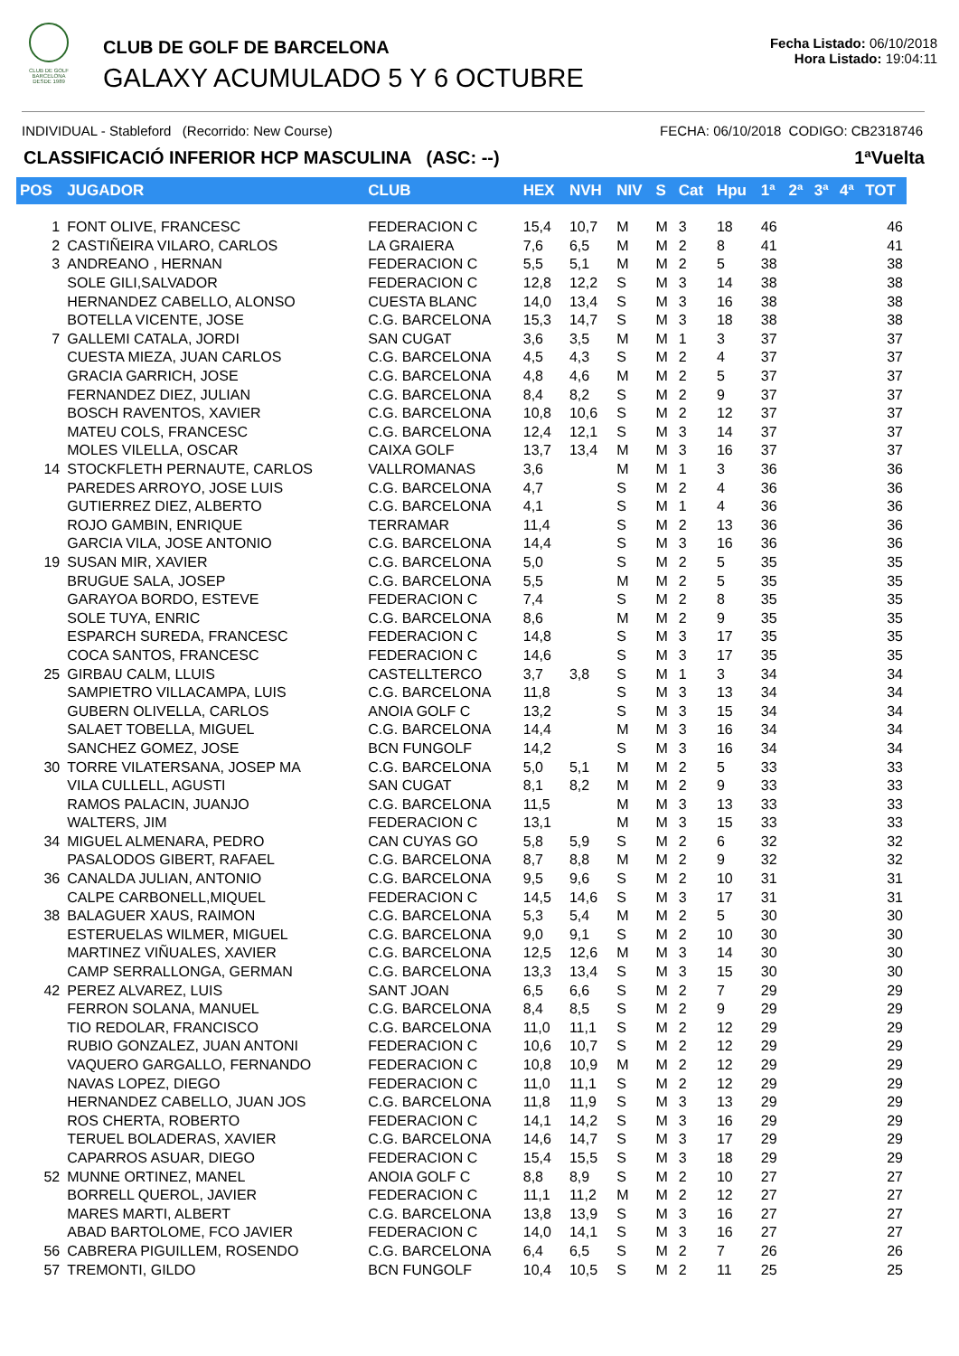CLUB DE GOLF BARCELONA
DESDE 1989
CLUB DE GOLF DE BARCELONA
GALAXY ACUMULADO 5 Y 6 OCTUBRE
Fecha Listado: 06/10/2018
Hora Listado: 19:04:11
INDIVIDUAL - Stableford (Recorrido: New Course) FECHA: 06/10/2018 CODIGO: CB2318746
CLASSIFICACIÓ INFERIOR HCP MASCULINA (ASC: --) 1ªVuelta
| POS | JUGADOR | CLUB | HEX | NVH | NIV | S | Cat | Hpu | 1ª | 2ª | 3ª | 4ª | TOT |
| --- | --- | --- | --- | --- | --- | --- | --- | --- | --- | --- | --- | --- | --- |
| 1 | FONT OLIVE, FRANCESC | FEDERACION C | 15,4 | 10,7 | M | M | 3 | 18 | 46 | | | | 46 |
| 2 | CASTIÑEIRA VILARO, CARLOS | LA GRAIERA | 7,6 | 6,5 | M | M | 2 | 8 | 41 | | | | 41 |
| 3 | ANDREANO , HERNAN | FEDERACION C | 5,5 | 5,1 | M | M | 2 | 5 | 38 | | | | 38 |
| | SOLE GILI,SALVADOR | FEDERACION C | 12,8 | 12,2 | S | M | 3 | 14 | 38 | | | | 38 |
| | HERNANDEZ CABELLO, ALONSO | CUESTA BLANC | 14,0 | 13,4 | S | M | 3 | 16 | 38 | | | | 38 |
| | BOTELLA VICENTE, JOSE | C.G. BARCELONA | 15,3 | 14,7 | S | M | 3 | 18 | 38 | | | | 38 |
| 7 | GALLEMI CATALA, JORDI | SAN CUGAT | 3,6 | 3,5 | M | M | 1 | 3 | 37 | | | | 37 |
| | CUESTA MIEZA, JUAN CARLOS | C.G. BARCELONA | 4,5 | 4,3 | S | M | 2 | 4 | 37 | | | | 37 |
| | GRACIA GARRICH, JOSE | C.G. BARCELONA | 4,8 | 4,6 | M | M | 2 | 5 | 37 | | | | 37 |
| | FERNANDEZ DIEZ, JULIAN | C.G. BARCELONA | 8,4 | 8,2 | S | M | 2 | 9 | 37 | | | | 37 |
| | BOSCH RAVENTOS, XAVIER | C.G. BARCELONA | 10,8 | 10,6 | S | M | 2 | 12 | 37 | | | | 37 |
| | MATEU COLS, FRANCESC | C.G. BARCELONA | 12,4 | 12,1 | S | M | 3 | 14 | 37 | | | | 37 |
| | MOLES VILELLA, OSCAR | CAIXA GOLF | 13,7 | 13,4 | M | M | 3 | 16 | 37 | | | | 37 |
| 14 | STOCKFLETH PERNAUTE, CARLOS | VALLROMANAS | 3,6 | | M | M | 1 | 3 | 36 | | | | 36 |
| | PAREDES ARROYO, JOSE LUIS | C.G. BARCELONA | 4,7 | | S | M | 2 | 4 | 36 | | | | 36 |
| | GUTIERREZ DIEZ, ALBERTO | C.G. BARCELONA | 4,1 | | S | M | 1 | 4 | 36 | | | | 36 |
| | ROJO GAMBIN, ENRIQUE | TERRAMAR | 11,4 | | S | M | 2 | 13 | 36 | | | | 36 |
| | GARCIA VILA, JOSE ANTONIO | C.G. BARCELONA | 14,4 | | S | M | 3 | 16 | 36 | | | | 36 |
| 19 | SUSAN MIR, XAVIER | C.G. BARCELONA | 5,0 | | S | M | 2 | 5 | 35 | | | | 35 |
| | BRUGUE SALA, JOSEP | C.G. BARCELONA | 5,5 | | M | M | 2 | 5 | 35 | | | | 35 |
| | GARAYOA BORDO, ESTEVE | FEDERACION C | 7,4 | | S | M | 2 | 8 | 35 | | | | 35 |
| | SOLE TUYA, ENRIC | C.G. BARCELONA | 8,6 | | M | M | 2 | 9 | 35 | | | | 35 |
| | ESPARCH SUREDA, FRANCESC | FEDERACION C | 14,8 | | S | M | 3 | 17 | 35 | | | | 35 |
| | COCA SANTOS, FRANCESC | FEDERACION C | 14,6 | | S | M | 3 | 17 | 35 | | | | 35 |
| 25 | GIRBAU CALM, LLUIS | CASTELLTERCO | 3,7 | 3,8 | S | M | 1 | 3 | 34 | | | | 34 |
| | SAMPIETRO VILLACAMPA, LUIS | C.G. BARCELONA | 11,8 | | S | M | 3 | 13 | 34 | | | | 34 |
| | GUBERN OLIVELLA, CARLOS | ANOIA GOLF C | 13,2 | | S | M | 3 | 15 | 34 | | | | 34 |
| | SALAET TOBELLA, MIGUEL | C.G. BARCELONA | 14,4 | | M | M | 3 | 16 | 34 | | | | 34 |
| | SANCHEZ GOMEZ, JOSE | BCN FUNGOLF | 14,2 | | S | M | 3 | 16 | 34 | | | | 34 |
| 30 | TORRE VILATERSANA, JOSEP MA | C.G. BARCELONA | 5,0 | 5,1 | M | M | 2 | 5 | 33 | | | | 33 |
| | VILA CULLELL, AGUSTI | SAN CUGAT | 8,1 | 8,2 | M | M | 2 | 9 | 33 | | | | 33 |
| | RAMOS PALACIN, JUANJO | C.G. BARCELONA | 11,5 | | M | M | 3 | 13 | 33 | | | | 33 |
| | WALTERS, JIM | FEDERACION C | 13,1 | | M | M | 3 | 15 | 33 | | | | 33 |
| 34 | MIGUEL ALMENARA, PEDRO | CAN CUYAS GO | 5,8 | 5,9 | S | M | 2 | 6 | 32 | | | | 32 |
| | PASALODOS GIBERT, RAFAEL | C.G. BARCELONA | 8,7 | 8,8 | M | M | 2 | 9 | 32 | | | | 32 |
| 36 | CANALDA JULIAN, ANTONIO | C.G. BARCELONA | 9,5 | 9,6 | S | M | 2 | 10 | 31 | | | | 31 |
| | CALPE CARBONELL,MIQUEL | FEDERACION C | 14,5 | 14,6 | S | M | 3 | 17 | 31 | | | | 31 |
| 38 | BALAGUER XAUS, RAIMON | C.G. BARCELONA | 5,3 | 5,4 | M | M | 2 | 5 | 30 | | | | 30 |
| | ESTERUELAS WILMER, MIGUEL | C.G. BARCELONA | 9,0 | 9,1 | S | M | 2 | 10 | 30 | | | | 30 |
| | MARTINEZ VIÑUALES, XAVIER | C.G. BARCELONA | 12,5 | 12,6 | M | M | 3 | 14 | 30 | | | | 30 |
| | CAMP SERRALLONGA, GERMAN | C.G. BARCELONA | 13,3 | 13,4 | S | M | 3 | 15 | 30 | | | | 30 |
| 42 | PEREZ ALVAREZ, LUIS | SANT JOAN | 6,5 | 6,6 | S | M | 2 | 7 | 29 | | | | 29 |
| | FERRON SOLANA, MANUEL | C.G. BARCELONA | 8,4 | 8,5 | S | M | 2 | 9 | 29 | | | | 29 |
| | TIO REDOLAR, FRANCISCO | C.G. BARCELONA | 11,0 | 11,1 | S | M | 2 | 12 | 29 | | | | 29 |
| | RUBIO GONZALEZ, JUAN ANTONI | FEDERACION C | 10,6 | 10,7 | S | M | 2 | 12 | 29 | | | | 29 |
| | VAQUERO GARGALLO, FERNANDO | FEDERACION C | 10,8 | 10,9 | M | M | 2 | 12 | 29 | | | | 29 |
| | NAVAS LOPEZ, DIEGO | FEDERACION C | 11,0 | 11,1 | S | M | 2 | 12 | 29 | | | | 29 |
| | HERNANDEZ CABELLO, JUAN JOS | C.G. BARCELONA | 11,8 | 11,9 | S | M | 3 | 13 | 29 | | | | 29 |
| | ROS CHERTA, ROBERTO | FEDERACION C | 14,1 | 14,2 | S | M | 3 | 16 | 29 | | | | 29 |
| | TERUEL BOLADERAS, XAVIER | C.G. BARCELONA | 14,6 | 14,7 | S | M | 3 | 17 | 29 | | | | 29 |
| | CAPARROS ASUAR, DIEGO | FEDERACION C | 15,4 | 15,5 | S | M | 3 | 18 | 29 | | | | 29 |
| 52 | MUNNE ORTINEZ, MANEL | ANOIA GOLF C | 8,8 | 8,9 | S | M | 2 | 10 | 27 | | | | 27 |
| | BORRELL QUEROL, JAVIER | FEDERACION C | 11,1 | 11,2 | M | M | 2 | 12 | 27 | | | | 27 |
| | MARES MARTI, ALBERT | C.G. BARCELONA | 13,8 | 13,9 | S | M | 3 | 16 | 27 | | | | 27 |
| | ABAD BARTOLOME, FCO JAVIER | FEDERACION C | 14,0 | 14,1 | S | M | 3 | 16 | 27 | | | | 27 |
| 56 | CABRERA PIGUILLEM, ROSENDO | C.G. BARCELONA | 6,4 | 6,5 | S | M | 2 | 7 | 26 | | | | 26 |
| 57 | TREMONTI, GILDO | BCN FUNGOLF | 10,4 | 10,5 | S | M | 2 | 11 | 25 | | | | 25 |